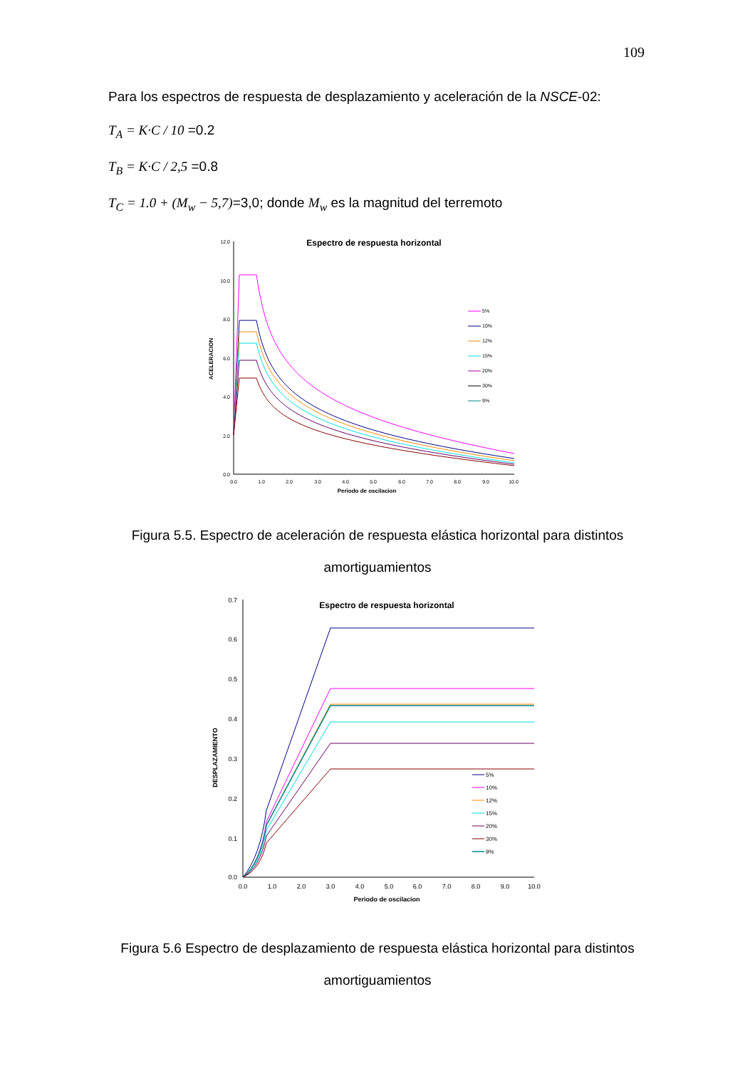109
Para los espectros de respuesta de desplazamiento y aceleración de la NSCE-02:
T<sub>A</sub> = K·C / 10 =0.2
T<sub>B</sub> = K·C / 2,5 =0.8
T<sub>C</sub> = 1.0 + (M<sub>w</sub> − 5,7)=3,0; donde M<sub>w</sub> es la magnitud del terremoto
Espectro de respuesta horizontal
12.0
10.0
8.0
6.0
4.0
2.0
0.0
0.0
1.0
2.0
3.0
4.0
5.0
6.0
7.0
8.0
9.0
10.0
Periodo de oscilacion
ACELERACION
5%
10%
12%
15%
20%
30%
9%
Figura 5.5. Espectro de aceleración de respuesta elástica horizontal para distintos amortiguamientos
Espectro de respuesta horizontal
0.7
0.6
0.5
0.4
0.3
0.2
0.1
0.0
0.0
1.0
2.0
3.0
4.0
5.0
6.0
7.0
8.0
9.0
10.0
Periodo de oscilacion
DESPLAZAMIENTO
5%
10%
12%
15%
20%
30%
9%
Figura 5.6 Espectro de desplazamiento de respuesta elástica horizontal para distintos amortiguamientos